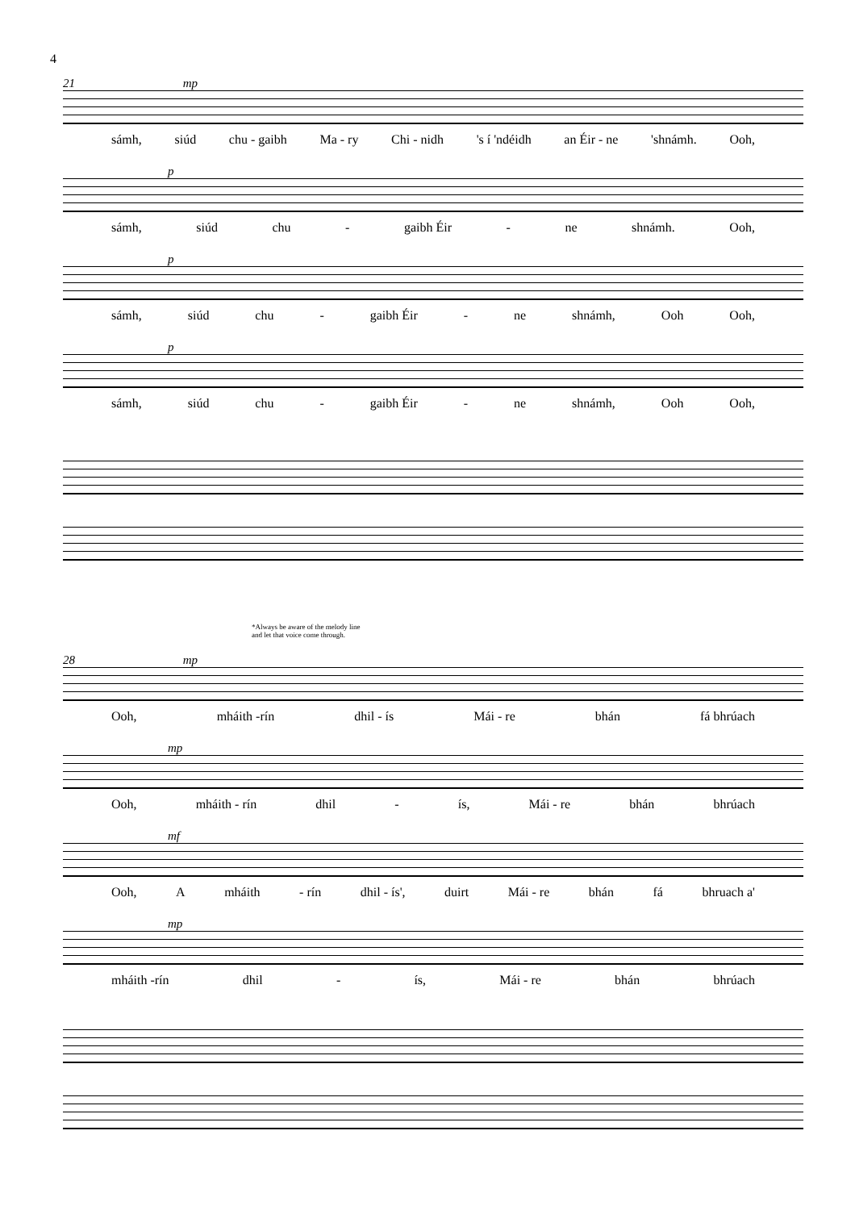4
21 mp
sámh, siúd chu - gaibh Ma - ry Chi - nidh 's í 'ndéidh an Éir - ne 'shnámh. Ooh,
p
sámh, siúd chu - gaibh Éir - ne shnámh. Ooh,
p
sámh, siúd chu - gaibh Éir - ne shnámh, Ooh Ooh,
p
sámh, siúd chu - gaibh Éir - ne shnámh, Ooh Ooh,
*Always be aware of the melody line
and let that voice come through.
28 mp
Ooh, mháith -rín dhil - ís Mái - re bhán fá bhrúach
mp
Ooh, mháith - rín dhil - ís, Mái - re bhán bhrúach
mf
Ooh, A mháith - rín dhil - ís', duirt Mái - re bhán fá bhruach a'
mp
mháith -rín dhil - ís, Mái - re bhán bhrúach